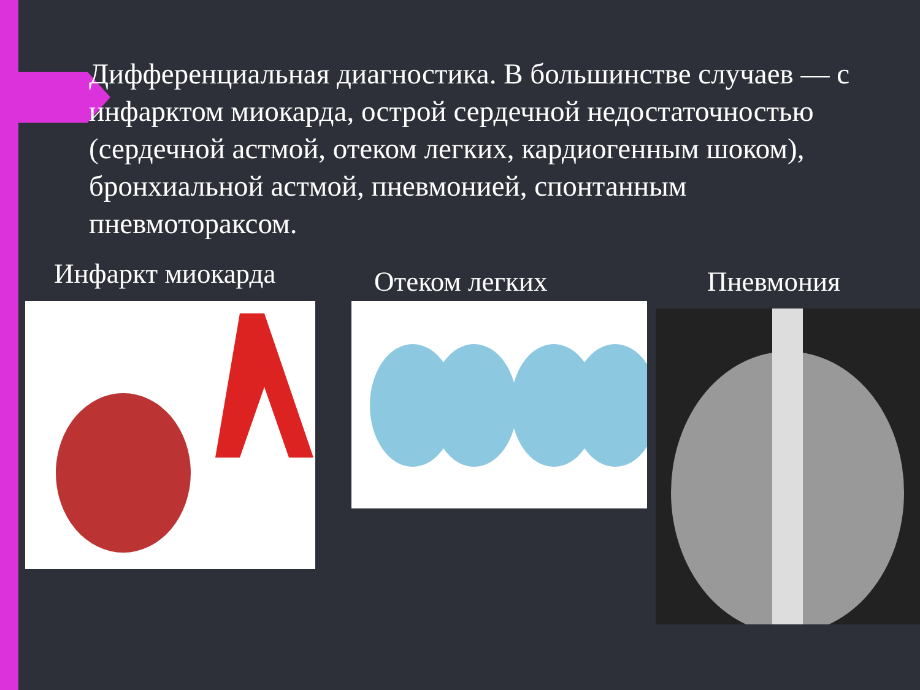Дифференциальная диагностика. В большинстве случаев — с инфарктом миокарда, острой сердечной недостаточностью (сердечной астмой, отеком легких, кардиогенным шоком), бронхиальной астмой, пневмонией, спонтанным пневмотораксом.
Инфаркт миокарда Отеком легких Пневмония